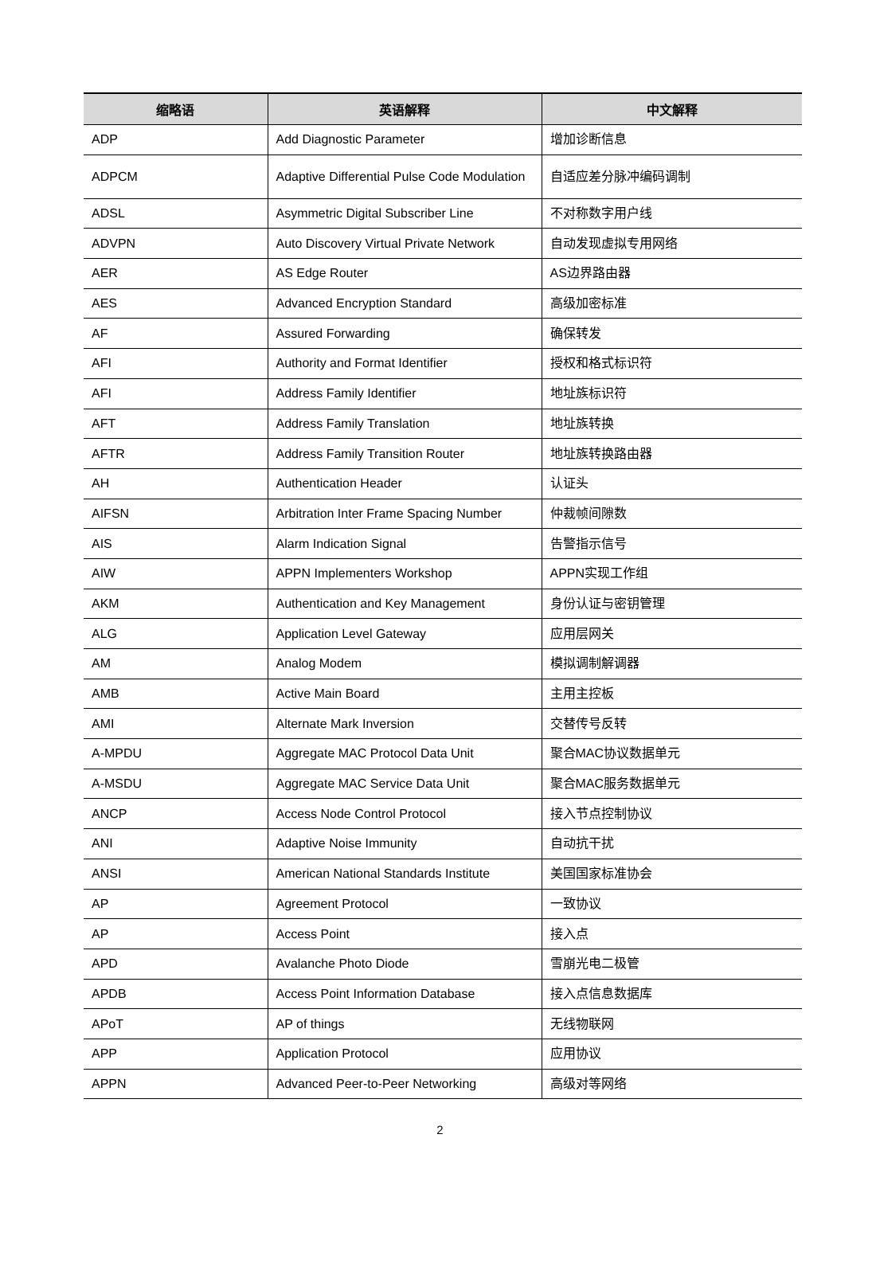| 缩略语 | 英语解释 | 中文解释 |
| --- | --- | --- |
| ADP | Add Diagnostic Parameter | 增加诊断信息 |
| ADPCM | Adaptive Differential Pulse Code Modulation | 自适应差分脉冲编码调制 |
| ADSL | Asymmetric Digital Subscriber Line | 不对称数字用户线 |
| ADVPN | Auto Discovery Virtual Private Network | 自动发现虚拟专用网络 |
| AER | AS Edge Router | AS边界路由器 |
| AES | Advanced Encryption Standard | 高级加密标准 |
| AF | Assured Forwarding | 确保转发 |
| AFI | Authority and Format Identifier | 授权和格式标识符 |
| AFI | Address Family Identifier | 地址族标识符 |
| AFT | Address Family Translation | 地址族转换 |
| AFTR | Address Family Transition Router | 地址族转换路由器 |
| AH | Authentication Header | 认证头 |
| AIFSN | Arbitration Inter Frame Spacing Number | 仲裁帧间隙数 |
| AIS | Alarm Indication Signal | 告警指示信号 |
| AIW | APPN Implementers Workshop | APPN实现工作组 |
| AKM | Authentication and Key Management | 身份认证与密钥管理 |
| ALG | Application Level Gateway | 应用层网关 |
| AM | Analog Modem | 模拟调制解调器 |
| AMB | Active Main Board | 主用主控板 |
| AMI | Alternate Mark Inversion | 交替传号反转 |
| A-MPDU | Aggregate MAC Protocol Data Unit | 聚合MAC协议数据单元 |
| A-MSDU | Aggregate MAC Service Data Unit | 聚合MAC服务数据单元 |
| ANCP | Access Node Control Protocol | 接入节点控制协议 |
| ANI | Adaptive Noise Immunity | 自动抗干扰 |
| ANSI | American National Standards Institute | 美国国家标准协会 |
| AP | Agreement Protocol | 一致协议 |
| AP | Access Point | 接入点 |
| APD | Avalanche Photo Diode | 雪崩光电二极管 |
| APDB | Access Point Information Database | 接入点信息数据库 |
| APoT | AP of things | 无线物联网 |
| APP | Application Protocol | 应用协议 |
| APPN | Advanced Peer-to-Peer Networking | 高级对等网络 |
2